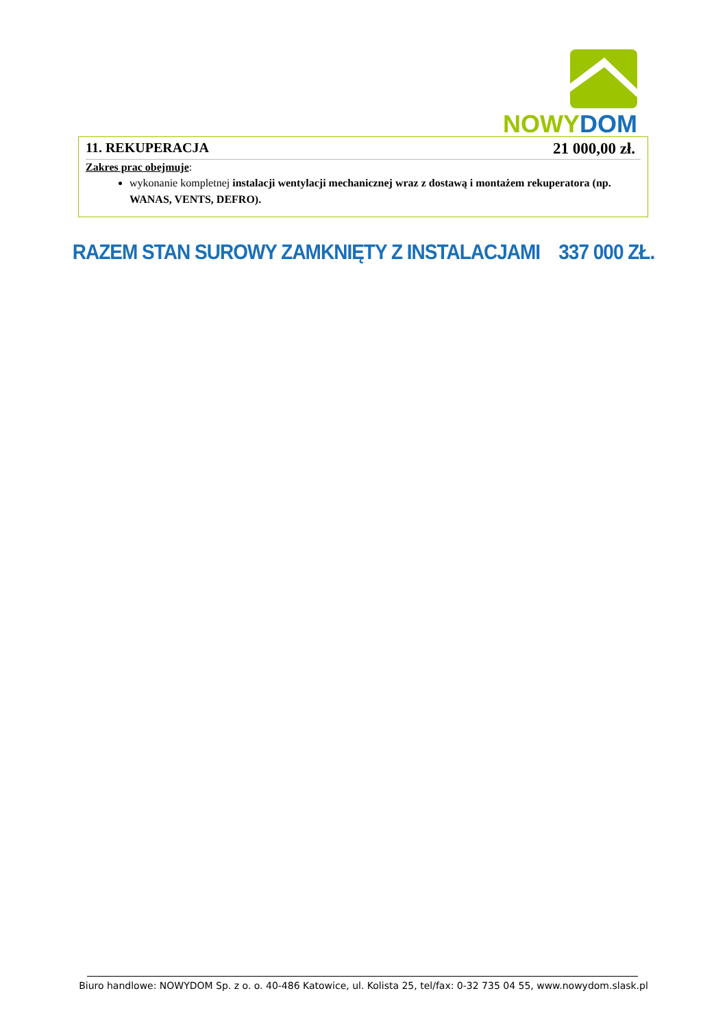NOWY DOM
11. REKUPERACJA 21 000,00 zł.
Zakres prac obejmuje:
wykonanie kompletnej instalacji wentylacji mechanicznej wraz z dostawą i montażem rekuperatora (np. WANAS, VENTS, DEFRO).
RAZEM STAN SUROWY ZAMKNIĘTY Z INSTALACJAMI 337 000 ZŁ.
Biuro handlowe: NOWYDOM Sp. z o. o. 40-486 Katowice, ul. Kolista 25, tel/fax: 0-32 735 04 55, www.nowydom.slask.pl